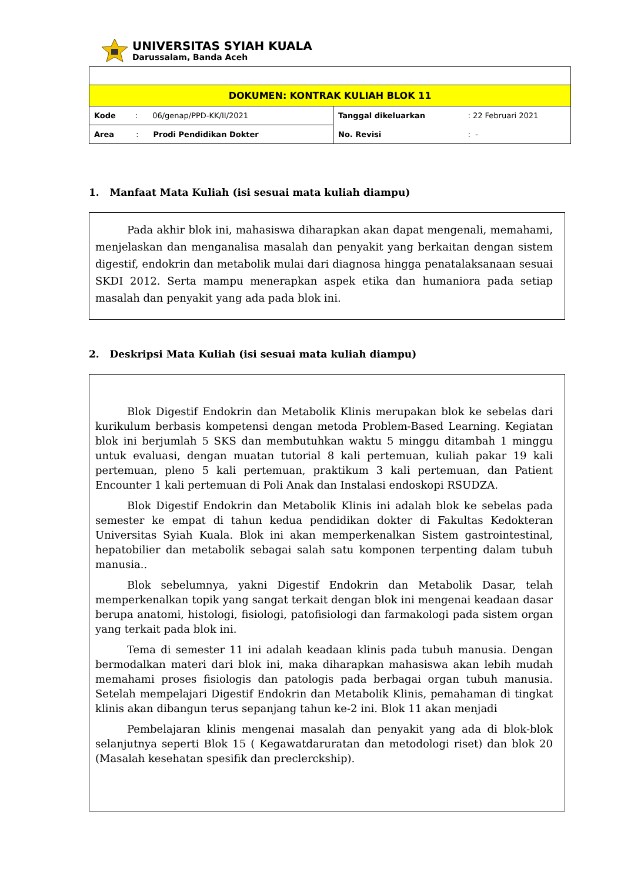UNIVERSITAS SYIAH KUALA
Darussalam, Banda Aceh
| DOKUMEN: KONTRAK KULIAH BLOK 11 | | | |
| Kode : 06/genap/PPD-KK/II/2021 | | Tanggal dikeluarkan | : 22 Februari 2021 |
| Area : Prodi Pendidikan Dokter | | No. Revisi | : - |
1. Manfaat Mata Kuliah (isi sesuai mata kuliah diampu)
Pada akhir blok ini, mahasiswa diharapkan akan dapat mengenali, memahami, menjelaskan dan menganalisa masalah dan penyakit yang berkaitan dengan sistem digestif, endokrin dan metabolik mulai dari diagnosa hingga penatalaksanaan sesuai SKDI 2012. Serta mampu menerapkan aspek etika dan humaniora pada setiap masalah dan penyakit yang ada pada blok ini.
2. Deskripsi Mata Kuliah (isi sesuai mata kuliah diampu)
Blok Digestif Endokrin dan Metabolik Klinis merupakan blok ke sebelas dari kurikulum berbasis kompetensi dengan metoda Problem-Based Learning. Kegiatan blok ini berjumlah 5 SKS dan membutuhkan waktu 5 minggu ditambah 1 minggu untuk evaluasi, dengan muatan tutorial 8 kali pertemuan, kuliah pakar 19 kali pertemuan, pleno 5 kali pertemuan, praktikum 3 kali pertemuan, dan Patient Encounter 1 kali pertemuan di Poli Anak dan Instalasi endoskopi RSUDZA.
Blok Digestif Endokrin dan Metabolik Klinis ini adalah blok ke sebelas pada semester ke empat di tahun kedua pendidikan dokter di Fakultas Kedokteran Universitas Syiah Kuala. Blok ini akan memperkenalkan Sistem gastrointestinal, hepatobilier dan metabolik sebagai salah satu komponen terpenting dalam tubuh manusia..
Blok sebelumnya, yakni Digestif Endokrin dan Metabolik Dasar, telah memperkenalkan topik yang sangat terkait dengan blok ini mengenai keadaan dasar berupa anatomi, histologi, fisiologi, patofisiologi dan farmakologi pada sistem organ yang terkait pada blok ini.
Tema di semester 11 ini adalah keadaan klinis pada tubuh manusia. Dengan bermodalkan materi dari blok ini, maka diharapkan mahasiswa akan lebih mudah memahami proses fisiologis dan patologis pada berbagai organ tubuh manusia. Setelah mempelajari Digestif Endokrin dan Metabolik Klinis, pemahaman di tingkat klinis akan dibangun terus sepanjang tahun ke-2 ini. Blok 11 akan menjadi
Pembelajaran klinis mengenai masalah dan penyakit yang ada di blok-blok selanjutnya seperti Blok 15 ( Kegawatdaruratan dan metodologi riset) dan blok 20 (Masalah kesehatan spesifik dan preclerckship).